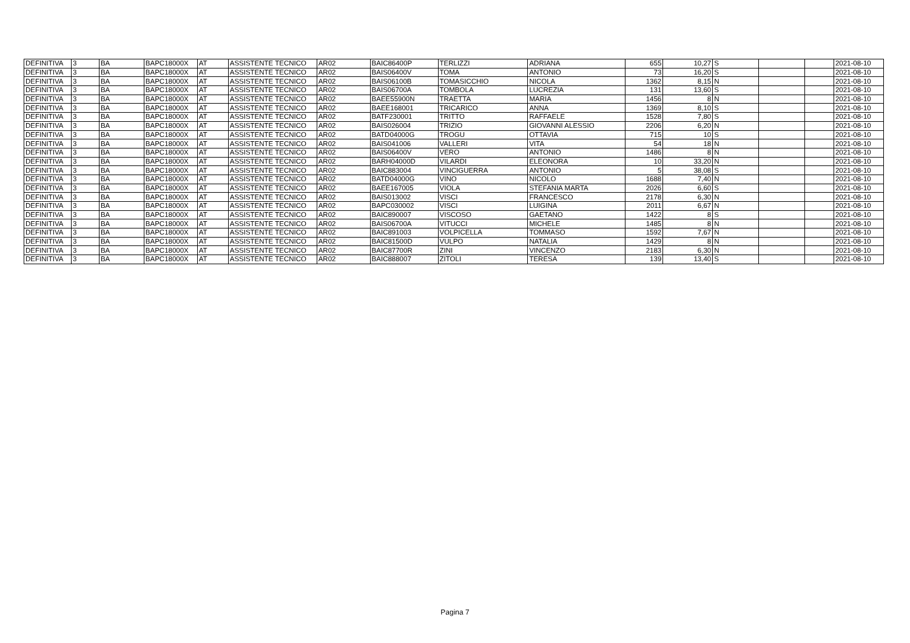| DEFINITIVA | 3 | BA | BAPC18000X | AT | ASSISTENTE TECNICO | AR02 | BAIC86400P | TERLIZZI | ADRIANA | 655 | 10,27 | S | | | 2021-08-10 |
| DEFINITIVA | 3 | BA | BAPC18000X | AT | ASSISTENTE TECNICO | AR02 | BAIS06400V | TOMA | ANTONIO | 73 | 16,20 | S | | | 2021-08-10 |
| DEFINITIVA | 3 | BA | BAPC18000X | AT | ASSISTENTE TECNICO | AR02 | BAIS06100B | TOMASICCHIO | NICOLA | 1362 | 8,15 | N | | | 2021-08-10 |
| DEFINITIVA | 3 | BA | BAPC18000X | AT | ASSISTENTE TECNICO | AR02 | BAIS06700A | TOMBOLA | LUCREZIA | 131 | 13,60 | S | | | 2021-08-10 |
| DEFINITIVA | 3 | BA | BAPC18000X | AT | ASSISTENTE TECNICO | AR02 | BAEE55900N | TRAETTA | MARIA | 1456 | 8 | N | | | 2021-08-10 |
| DEFINITIVA | 3 | BA | BAPC18000X | AT | ASSISTENTE TECNICO | AR02 | BAEE168001 | TRICARICO | ANNA | 1369 | 8,10 | S | | | 2021-08-10 |
| DEFINITIVA | 3 | BA | BAPC18000X | AT | ASSISTENTE TECNICO | AR02 | BATF230001 | TRITTO | RAFFAELE | 1528 | 7,80 | S | | | 2021-08-10 |
| DEFINITIVA | 3 | BA | BAPC18000X | AT | ASSISTENTE TECNICO | AR02 | BAIS026004 | TRIZIO | GIOVANNI ALESSIO | 2206 | 6,20 | N | | | 2021-08-10 |
| DEFINITIVA | 3 | BA | BAPC18000X | AT | ASSISTENTE TECNICO | AR02 | BATD04000G | TROGU | OTTAVIA | 715 | 10 | S | | | 2021-08-10 |
| DEFINITIVA | 3 | BA | BAPC18000X | AT | ASSISTENTE TECNICO | AR02 | BAIS041006 | VALLERI | VITA | 54 | 18 | N | | | 2021-08-10 |
| DEFINITIVA | 3 | BA | BAPC18000X | AT | ASSISTENTE TECNICO | AR02 | BAIS06400V | VERO | ANTONIO | 1486 | 8 | N | | | 2021-08-10 |
| DEFINITIVA | 3 | BA | BAPC18000X | AT | ASSISTENTE TECNICO | AR02 | BARH04000D | VILARDI | ELEONORA | 10 | 33,20 | N | | | 2021-08-10 |
| DEFINITIVA | 3 | BA | BAPC18000X | AT | ASSISTENTE TECNICO | AR02 | BAIC883004 | VINCIGUERRA | ANTONIO | 5 | 38,08 | S | | | 2021-08-10 |
| DEFINITIVA | 3 | BA | BAPC18000X | AT | ASSISTENTE TECNICO | AR02 | BATD04000G | VINO | NICOLO | 1688 | 7,40 | N | | | 2021-08-10 |
| DEFINITIVA | 3 | BA | BAPC18000X | AT | ASSISTENTE TECNICO | AR02 | BAEE167005 | VIOLA | STEFANIA MARTA | 2026 | 6,60 | S | | | 2021-08-10 |
| DEFINITIVA | 3 | BA | BAPC18000X | AT | ASSISTENTE TECNICO | AR02 | BAIS013002 | VISCI | FRANCESCO | 2178 | 6,30 | N | | | 2021-08-10 |
| DEFINITIVA | 3 | BA | BAPC18000X | AT | ASSISTENTE TECNICO | AR02 | BAPC030002 | VISCI | LUIGINA | 2011 | 6,67 | N | | | 2021-08-10 |
| DEFINITIVA | 3 | BA | BAPC18000X | AT | ASSISTENTE TECNICO | AR02 | BAIC890007 | VISCOSO | GAETANO | 1422 | 8 | S | | | 2021-08-10 |
| DEFINITIVA | 3 | BA | BAPC18000X | AT | ASSISTENTE TECNICO | AR02 | BAIS06700A | VITUCCI | MICHELE | 1485 | 8 | N | | | 2021-08-10 |
| DEFINITIVA | 3 | BA | BAPC18000X | AT | ASSISTENTE TECNICO | AR02 | BAIC891003 | VOLPICELLA | TOMMASO | 1592 | 7,67 | N | | | 2021-08-10 |
| DEFINITIVA | 3 | BA | BAPC18000X | AT | ASSISTENTE TECNICO | AR02 | BAIC81500D | VULPO | NATALIA | 1429 | 8 | N | | | 2021-08-10 |
| DEFINITIVA | 3 | BA | BAPC18000X | AT | ASSISTENTE TECNICO | AR02 | BAIC87700R | ZINI | VINCENZO | 2183 | 6,30 | N | | | 2021-08-10 |
| DEFINITIVA | 3 | BA | BAPC18000X | AT | ASSISTENTE TECNICO | AR02 | BAIC888007 | ZITOLI | TERESA | 139 | 13,40 | S | | | 2021-08-10 |
Pagina 7